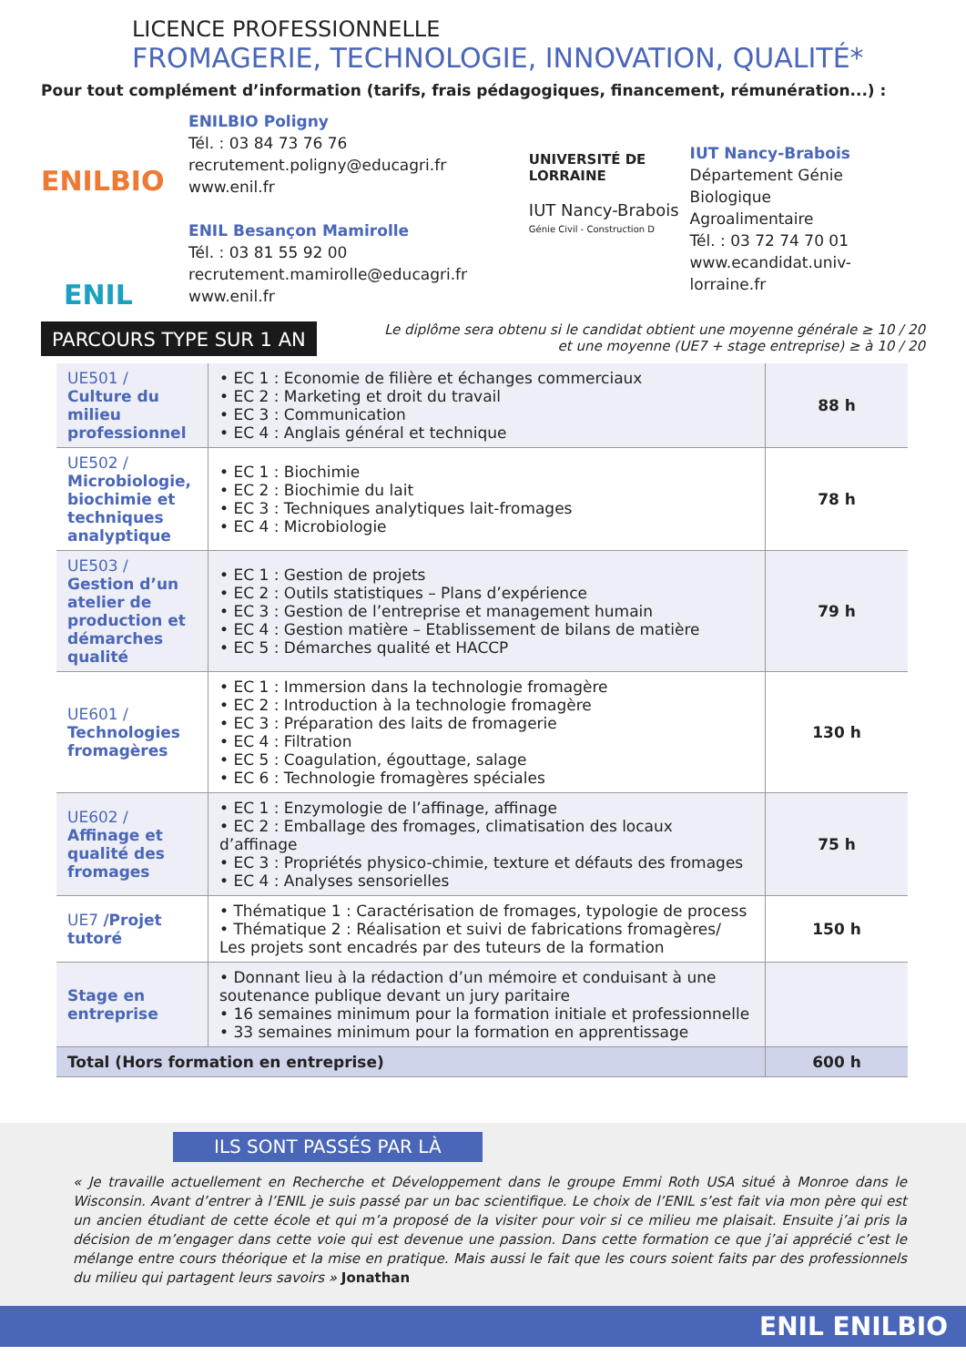LICENCE PROFESSIONNELLE
FROMAGERIE, TECHNOLOGIE, INNOVATION, QUALITÉ*
Pour tout complément d’information (tarifs, frais pédagogiques, financement, rémunération...) :
ENILBIO
ENIL
ENILBIO Poligny
Tél. : 03 84 73 76 76
recrutement.poligny@educagri.fr
www.enil.fr
ENIL Besançon Mamirolle
Tél. : 03 81 55 92 00
recrutement.mamirolle@educagri.fr
www.enil.fr
UNIVERSITÉ DE LORRAINE
IUT Nancy-Brabois
Génie Civil - Construction D
IUT Nancy-Brabois
Département Génie Biologique
Agroalimentaire
Tél. : 03 72 74 70 01
www.ecandidat.univ-lorraine.fr
PARCOURS TYPE SUR 1 AN
Le diplôme sera obtenu si le candidat obtient une moyenne générale ≥ 10 / 20
et une moyenne (UE7 + stage entreprise) ≥ à 10 / 20
| UE501 / Culture du milieu professionnel | • EC 1 : Economie de filière et échanges commerciaux • EC 2 : Marketing et droit du travail • EC 3 : Communication • EC 4 : Anglais général et technique | 88 h |
| UE502 / Microbiologie, biochimie et techniques analyptique | • EC 1 : Biochimie • EC 2 : Biochimie du lait • EC 3 : Techniques analytiques lait-fromages • EC 4 : Microbiologie | 78 h |
| UE503 / Gestion d’un atelier de production et démarches qualité | • EC 1 : Gestion de projets • EC 2 : Outils statistiques – Plans d’expérience • EC 3 : Gestion de l’entreprise et management humain • EC 4 : Gestion matière – Etablissement de bilans de matière • EC 5 : Démarches qualité et HACCP | 79 h |
| UE601 / Technologies fromagères | • EC 1 : Immersion dans la technologie fromagère • EC 2 : Introduction à la technologie fromagère • EC 3 : Préparation des laits de fromagerie • EC 4 : Filtration • EC 5 : Coagulation, égouttage, salage • EC 6 : Technologie fromagères spéciales | 130 h |
| UE602 / Affinage et qualité des fromages | • EC 1 : Enzymologie de l’affinage, affinage • EC 2 : Emballage des fromages, climatisation des locaux d’affinage • EC 3 : Propriétés physico-chimie, texture et défauts des fromages • EC 4 : Analyses sensorielles | 75 h |
| UE7 /Projet tutoré | • Thématique 1 : Caractérisation de fromages, typologie de process • Thématique 2 : Réalisation et suivi de fabrications fromagères/ Les projets sont encadrés par des tuteurs de la formation | 150 h |
| Stage en entreprise | • Donnant lieu à la rédaction d’un mémoire et conduisant à une soutenance publique devant un jury paritaire • 16 semaines minimum pour la formation initiale et professionnelle • 33 semaines minimum pour la formation en apprentissage | |
| Total (Hors formation en entreprise) | | 600 h |
ILS SONT PASSÉS PAR LÀ
« Je travaille actuellement en Recherche et Développement dans le groupe Emmi Roth USA situé à Monroe dans le Wisconsin. Avant d’entrer à l’ENIL je suis passé par un bac scientifique. Le choix de l’ENIL s’est fait via mon père qui est un ancien étudiant de cette école et qui m’a proposé de la visiter pour voir si ce milieu me plaisait. Ensuite j’ai pris la décision de m’engager dans cette voie qui est devenue une passion. Dans cette formation ce que j’ai apprécié c’est le mélange entre cours théorique et la mise en pratique. Mais aussi le fait que les cours soient faits par des professionnels du milieu qui partagent leurs savoirs » Jonathan
ENIL ENILBIO